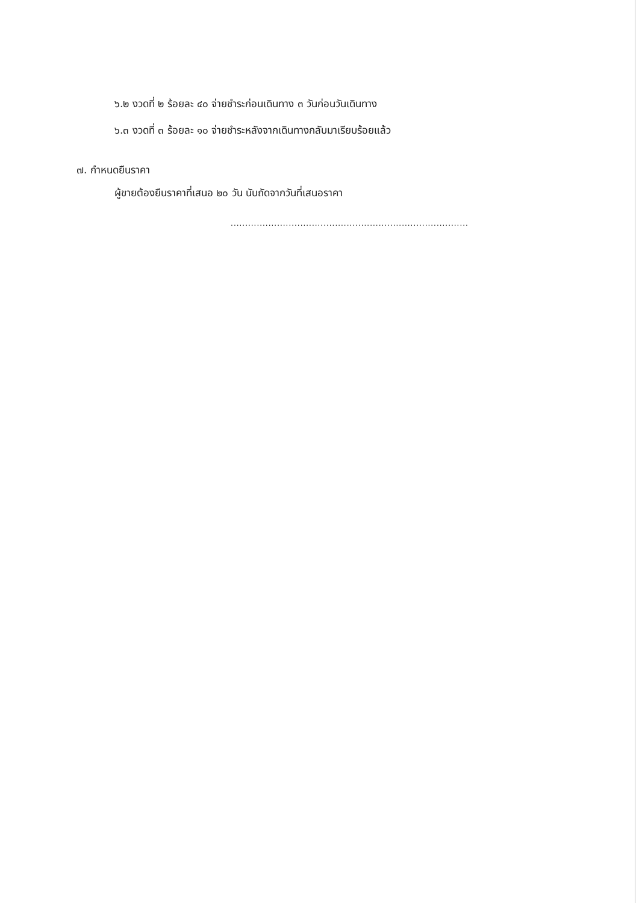๖.๒ งวดที่ ๒ ร้อยละ ๔๐ จ่ายชำระก่อนเดินทาง ๓ วันก่อนวันเดินทาง
๖.๓ งวดที่ ๓ ร้อยละ ๑๐ จ่ายชำระหลังจากเดินทางกลับมาเรียบร้อยแล้ว
๗. กำหนดยืนราคา
ผู้ขายต้องยืนราคาที่เสนอ ๒๐ วัน นับถัดจากวันที่เสนอราคา
..................................................................................